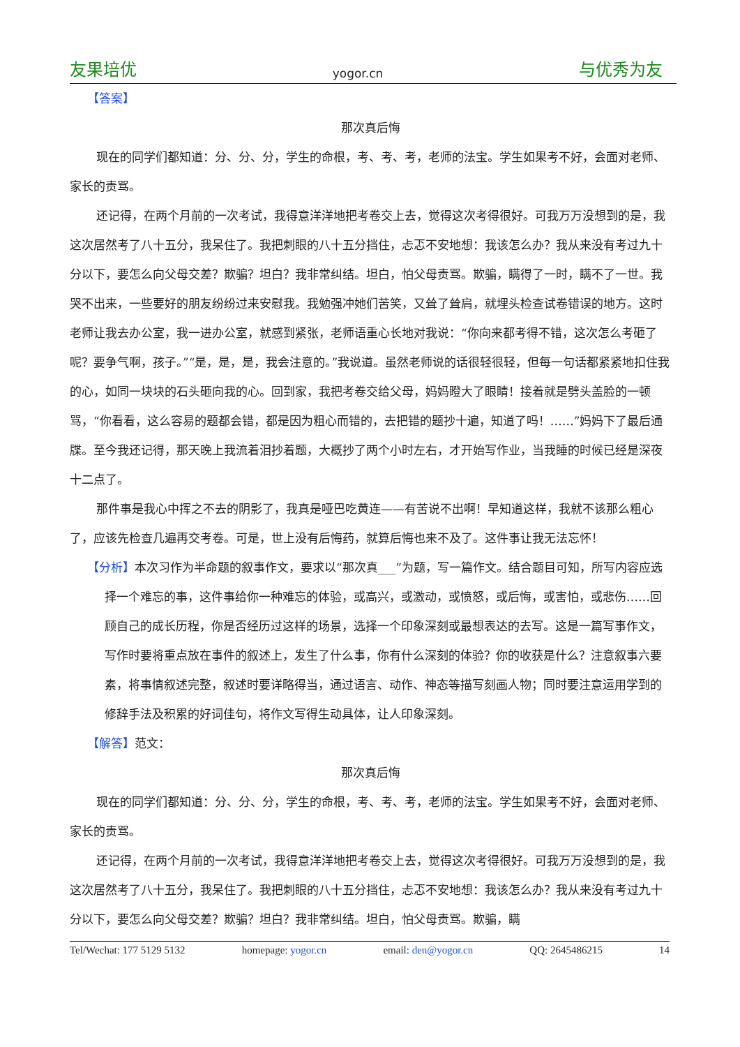友果培优 yogor.cn 与优秀为友
【答案】
那次真后悔
现在的同学们都知道：分、分、分，学生的命根，考、考、考，老师的法宝。学生如果考不好，会面对老师、家长的责骂。
还记得，在两个月前的一次考试，我得意洋洋地把考卷交上去，觉得这次考得很好。可我万万没想到的是，我这次居然考了八十五分，我呆住了。我把刺眼的八十五分挡住，忐忑不安地想：我该怎么办？我从来没有考过九十分以下，要怎么向父母交差？欺骗？坦白？我非常纠结。坦白，怕父母责骂。欺骗，瞒得了一时，瞒不了一世。我哭不出来，一些要好的朋友纷纷过来安慰我。我勉强冲她们苦笑，又耸了耸肩，就埋头检查试卷错误的地方。这时老师让我去办公室，我一进办公室，就感到紧张，老师语重心长地对我说：“你向来都考得不错，这次怎么考砸了呢？要争气啊，孩子。”“是，是，是，我会注意的。”我说道。虽然老师说的话很轻很轻，但每一句话都紧紧地扣住我的心，如同一块块的石头砸向我的心。回到家，我把考卷交给父母，妈妈瞪大了眼睛！接着就是劈头盖脸的一顿骂，“你看看，这么容易的题都会错，都是因为粗心而错的，去把错的题抄十遍，知道了吗！……”妈妈下了最后通牒。至今我还记得，那天晚上我流着泪抄着题，大概抄了两个小时左右，才开始写作业，当我睡的时候已经是深夜十二点了。
那件事是我心中挥之不去的阴影了，我真是哑巴吃黄连——有苦说不出啊！早知道这样，我就不该那么粗心了，应该先检查几遍再交考卷。可是，世上没有后悔药，就算后悔也来不及了。这件事让我无法忘怀！
【分析】本次习作为半命题的叙事作文，要求以“那次真___”为题，写一篇作文。结合题目可知，所写内容应选择一个难忘的事，这件事给你一种难忘的体验，或高兴，或激动，或愤怒，或后悔，或害怕，或悲伤……回顾自己的成长历程，你是否经历过这样的场景，选择一个印象深刻或最想表达的去写。这是一篇写事作文，写作时要将重点放在事件的叙述上，发生了什么事，你有什么深刻的体验？你的收获是什么？注意叙事六要素，将事情叙述完整，叙述时要详略得当，通过语言、动作、神态等描写刻画人物；同时要注意运用学到的修辞手法及积累的好词佳句，将作文写得生动具体，让人印象深刻。
【解答】范文：
那次真后悔
现在的同学们都知道：分、分、分，学生的命根，考、考、考，老师的法宝。学生如果考不好，会面对老师、家长的责骂。
还记得，在两个月前的一次考试，我得意洋洋地把考卷交上去，觉得这次考得很好。可我万万没想到的是，我这次居然考了八十五分，我呆住了。我把刺眼的八十五分挡住，忐忑不安地想：我该怎么办？我从来没有考过九十分以下，要怎么向父母交差？欺骗？坦白？我非常纠结。坦白，怕父母责骂。欺骗，瞒
Tel/Wechat: 177 5129 5132 homepage: yogor.cn email: den@yogor.cn QQ: 2645486215 14